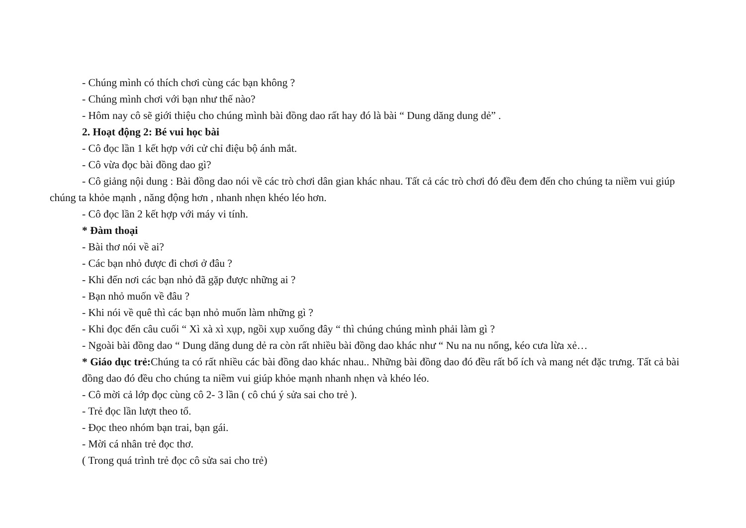- Chúng mình có thích chơi cùng các bạn không ?
- Chúng mình chơi với bạn như thế nào?
- Hôm nay cô sẽ giới thiệu cho chúng mình bài đồng dao rất hay đó là bài “ Dung dăng dung dẻ” .
2. Hoạt động 2: Bé vui học bài
- Cô đọc lần 1 kết hợp với cử chỉ điệu bộ ánh mắt.
- Cô vừa đọc bài đồng dao gì?
- Cô giảng nội dung : Bài đồng dao nói về các trò chơi dân gian khác nhau. Tất cả các trò chơi đó đều đem đến cho chúng ta niềm vui giúp chúng ta khỏe mạnh , năng động hơn , nhanh nhẹn khéo léo hơn.
- Cô đọc lần 2 kết hợp với máy vi tính.
* Đàm thoại
- Bài thơ nói về ai?
- Các bạn nhỏ được đi chơi ở đâu ?
- Khi đến nơi các bạn nhỏ đã gặp được những ai ?
- Bạn nhỏ muốn về đâu ?
- Khi nói về quê thì các bạn nhỏ muốn làm những gì ?
- Khi đọc đến câu cuối “ Xì xà xì xụp, ngồi xụp xuống đây “ thì chúng chúng mình phải làm gì ?
- Ngoài bài đồng dao “ Dung dăng dung dẻ ra còn rất nhiều bài đồng dao khác như “ Nu na nu nống, kéo cưa lừa xẻ…
* Giáo dục trẻ: Chúng ta có rất nhiều các bài đồng dao khác nhau.. Những bài đồng dao đó đều rất bổ ích và mang nét đặc trưng. Tất cả bài đồng dao đó đều cho chúng ta niềm vui giúp khỏe mạnh nhanh nhẹn và khéo léo.
- Cô mời cả lớp đọc cùng cô 2- 3 lần ( cô chú ý sửa sai cho trẻ ).
- Trẻ đọc lần lượt theo tổ.
- Đọc theo nhóm bạn trai, bạn gái.
- Mời cá nhân trẻ đọc thơ.
( Trong quá trình trẻ đọc cô sửa sai cho trẻ)